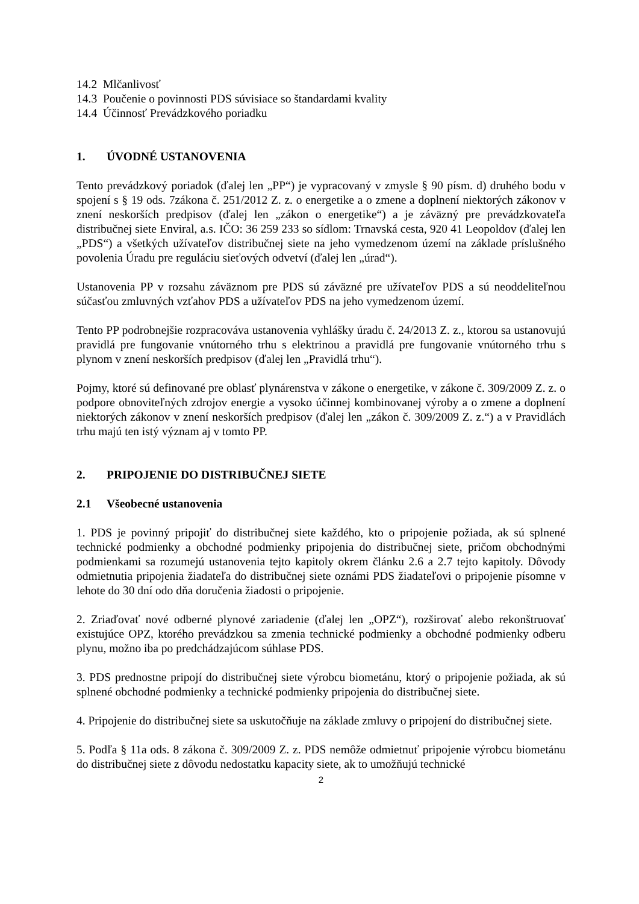14.2 Mlčanlivosť
14.3 Poučenie o povinnosti PDS súvisiace so štandardami kvality
14.4 Účinnosť Prevádzkového poriadku
1. ÚVODNÉ USTANOVENIA
Tento prevádzkový poriadok (ďalej len „PP“) je vypracovaný v zmysle § 90 písm. d) druhého bodu v spojení s § 19 ods. 7zákona č. 251/2012 Z. z. o energetike a o zmene a doplnení niektorých zákonov v znení neskorších predpisov (ďalej len „zákon o energetike“) a je záväzný pre prevádzkovateľa distribučnej siete Enviral, a.s. IČO: 36 259 233 so sídlom: Trnavská cesta, 920 41 Leopoldov (ďalej len „PDS“) a všetkých užívateľov distribučnej siete na jeho vymedzenom území na základe príslušného povolenia Úradu pre reguláciu sieťových odvetví (ďalej len „úrad“).
Ustanovenia PP v rozsahu záväznom pre PDS sú záväzné pre užívateľov PDS a sú neoddeliteľnou súčasťou zmluvných vzťahov PDS a užívateľov PDS na jeho vymedzenom území.
Tento PP podrobnejšie rozpracováva ustanovenia vyhlášky úradu č. 24/2013 Z. z., ktorou sa ustanovujú pravidlá pre fungovanie vnútorného trhu s elektrinou a pravidlá pre fungovanie vnútorného trhu s plynom v znení neskorších predpisov (ďalej len „Pravidlá trhu“).
Pojmy, ktoré sú definované pre oblasť plynárenstva v zákone o energetike, v zákone č. 309/2009 Z. z. o podpore obnoviteľných zdrojov energie a vysoko účinnej kombinovanej výroby a o zmene a doplnení niektorých zákonov v znení neskorších predpisov (ďalej len „zákon č. 309/2009 Z. z.“) a v Pravidlách trhu majú ten istý význam aj v tomto PP.
2. PRIPOJENIE DO DISTRIBUČNEJ SIETE
2.1 Všeobecné ustanovenia
1. PDS je povinný pripojiť do distribučnej siete každého, kto o pripojenie požiada, ak sú splnené technické podmienky a obchodné podmienky pripojenia do distribučnej siete, pričom obchodnými podmienkami sa rozumejú ustanovenia tejto kapitoly okrem článku 2.6 a 2.7 tejto kapitoly. Dôvody odmietnutia pripojenia žiadateľa do distribučnej siete oznámi PDS žiadateľovi o pripojenie písomne v lehote do 30 dní odo dňa doručenia žiadosti o pripojenie.
2. Zriaďovať nové odberné plynové zariadenie (ďalej len „OPZ“), rozširovať alebo rekonštruovať existujúce OPZ, ktorého prevádzkou sa zmenia technické podmienky a obchodné podmienky odberu plynu, možno iba po predchádzajúcom súhlase PDS.
3. PDS prednostne pripojí do distribučnej siete výrobcu biometánu, ktorý o pripojenie požiada, ak sú splnené obchodné podmienky a technické podmienky pripojenia do distribučnej siete.
4. Pripojenie do distribučnej siete sa uskutočňuje na základe zmluvy o pripojení do distribučnej siete.
5. Podľa § 11a ods. 8 zákona č. 309/2009 Z. z. PDS nemôže odmietnuť pripojenie výrobcu biometánu do distribučnej siete z dôvodu nedostatku kapacity siete, ak to umožňujú technické
2